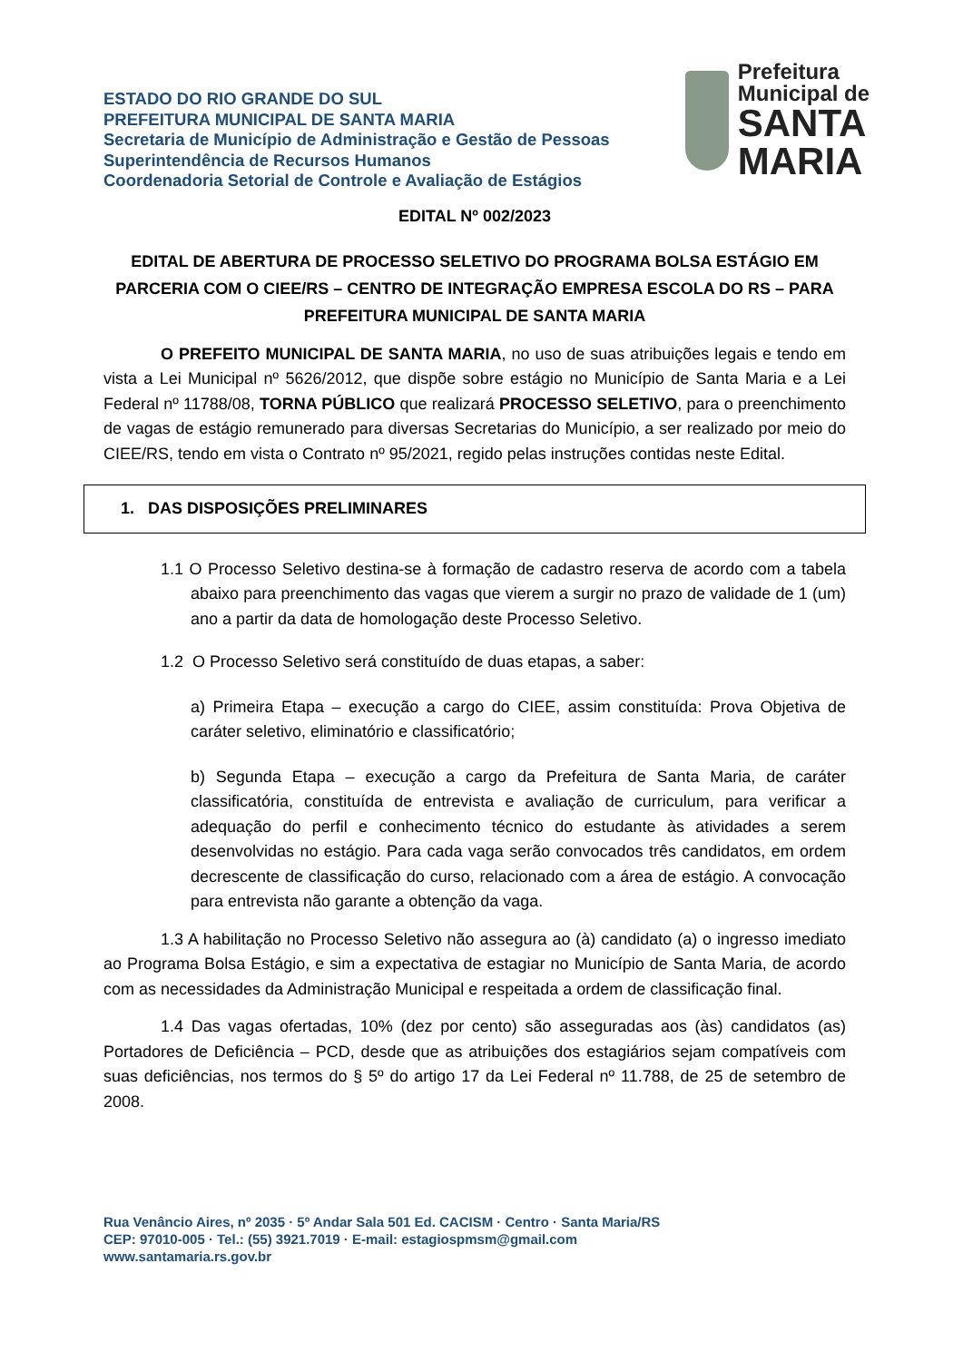ESTADO DO RIO GRANDE DO SUL
PREFEITURA MUNICIPAL DE SANTA MARIA
Secretaria de Município de Administração e Gestão de Pessoas
Superintendência de Recursos Humanos
Coordenadoria Setorial de Controle e Avaliação de Estágios
Prefeitura Municipal de
SANTA MARIA
EDITAL Nº 002/2023
EDITAL DE ABERTURA DE PROCESSO SELETIVO DO PROGRAMA BOLSA ESTÁGIO EM PARCERIA COM O CIEE/RS – CENTRO DE INTEGRAÇÃO EMPRESA ESCOLA DO RS – PARA PREFEITURA MUNICIPAL DE SANTA MARIA
O PREFEITO MUNICIPAL DE SANTA MARIA, no uso de suas atribuições legais e tendo em vista a Lei Municipal nº 5626/2012, que dispõe sobre estágio no Município de Santa Maria e a Lei Federal nº 11788/08, TORNA PÚBLICO que realizará PROCESSO SELETIVO, para o preenchimento de vagas de estágio remunerado para diversas Secretarias do Município, a ser realizado por meio do CIEE/RS, tendo em vista o Contrato nº 95/2021, regido pelas instruções contidas neste Edital.
1. DAS DISPOSIÇÕES PRELIMINARES
1.1 O Processo Seletivo destina-se à formação de cadastro reserva de acordo com a tabela abaixo para preenchimento das vagas que vierem a surgir no prazo de validade de 1 (um) ano a partir da data de homologação deste Processo Seletivo.
1.2 O Processo Seletivo será constituído de duas etapas, a saber:
a) Primeira Etapa – execução a cargo do CIEE, assim constituída: Prova Objetiva de caráter seletivo, eliminatório e classificatório;
b) Segunda Etapa – execução a cargo da Prefeitura de Santa Maria, de caráter classificatória, constituída de entrevista e avaliação de curriculum, para verificar a adequação do perfil e conhecimento técnico do estudante às atividades a serem desenvolvidas no estágio. Para cada vaga serão convocados três candidatos, em ordem decrescente de classificação do curso, relacionado com a área de estágio. A convocação para entrevista não garante a obtenção da vaga.
1.3 A habilitação no Processo Seletivo não assegura ao (à) candidato (a) o ingresso imediato ao Programa Bolsa Estágio, e sim a expectativa de estagiar no Município de Santa Maria, de acordo com as necessidades da Administração Municipal e respeitada a ordem de classificação final.
1.4 Das vagas ofertadas, 10% (dez por cento) são asseguradas aos (às) candidatos (as) Portadores de Deficiência – PCD, desde que as atribuições dos estagiários sejam compatíveis com suas deficiências, nos termos do § 5º do artigo 17 da Lei Federal nº 11.788, de 25 de setembro de 2008.
Rua Venâncio Aires, nº 2035 · 5º Andar Sala 501 Ed. CACISM · Centro · Santa Maria/RS
CEP: 97010-005 · Tel.: (55) 3921.7019 · E-mail: estagiospmsm@gmail.com
www.santamaria.rs.gov.br